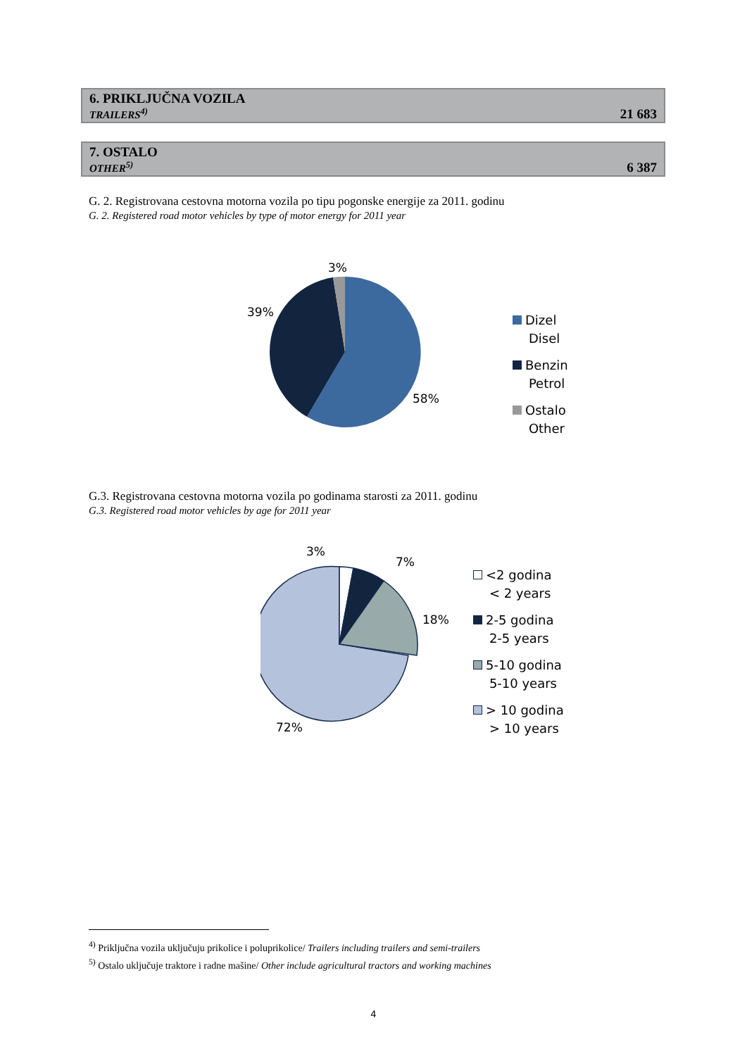| 6. PRIKLJUČNA VOZILA TRAILERS<sup>4)</sup> | 21 683 |
| 7. OSTALO OTHER<sup>5)</sup> | 6 387 |
G. 2. Registrovana cestovna motorna vozila po tipu pogonske energije za 2011. godinu
G. 2. Registered road motor vehicles by type of motor energy for 2011 year
3%
39%
58%
Dizel
Disel
Benzin
Petrol
Ostalo
Other
G.3. Registrovana cestovna motorna vozila po godinama starosti za 2011. godinu
G.3. Registered road motor vehicles by age for 2011 year
3%
7%
18%
72%
<2 godina
< 2 years
2-5 godina
2-5 years
5-10 godina
5-10 years
> 10 godina
> 10 years
<sup>4)</sup> Priključna vozila uključuju prikolice i poluprikolice/ Trailers including trailers and semi-trailers
<sup>5)</sup> Ostalo uključuje traktore i radne mašine/ Other include agricultural tractors and working machines
4